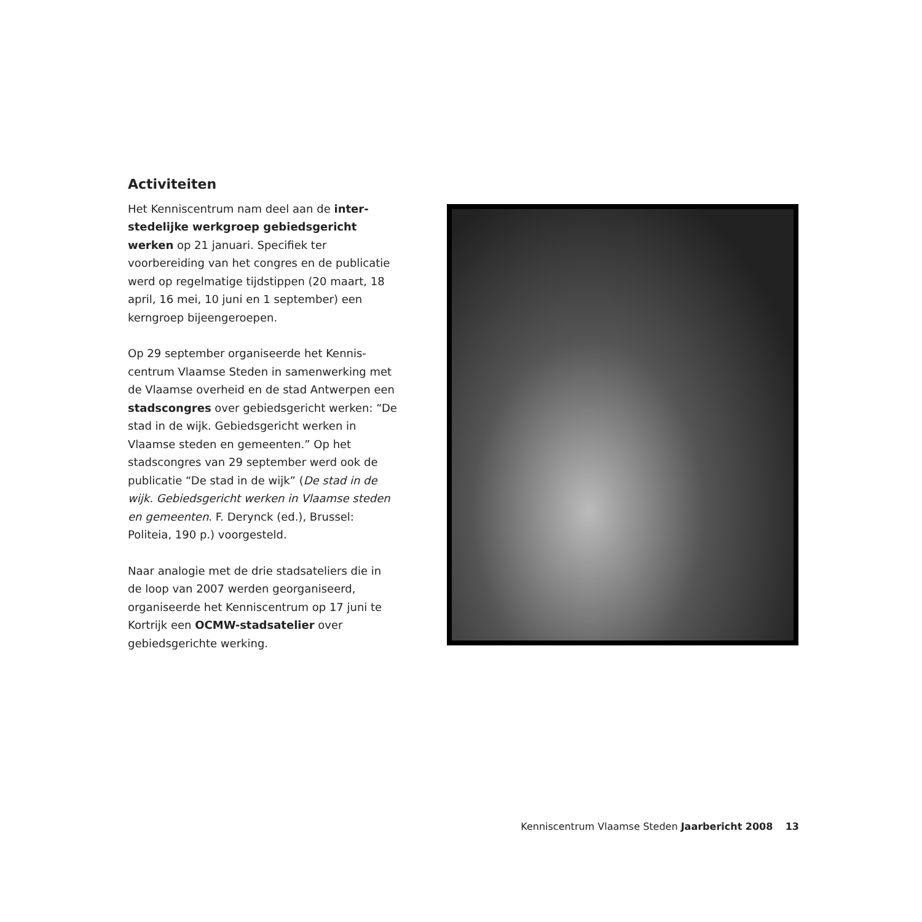Activiteiten
Het Kenniscentrum nam deel aan de inter-stedelijke werkgroep gebiedsgericht werken op 21 januari. Specifiek ter voorbereiding van het congres en de publicatie werd op regelmatige tijdstippen (20 maart, 18 april, 16 mei, 10 juni en 1 september) een kerngroep bijeengeroepen.
Op 29 september organiseerde het Kennis-centrum Vlaamse Steden in samenwerking met de Vlaamse overheid en de stad Antwerpen een stadscongres over gebiedsgericht werken: “De stad in de wijk. Gebiedsgericht werken in Vlaamse steden en gemeenten.” Op het stadscongres van 29 september werd ook de publicatie “De stad in de wijk” (De stad in de wijk. Gebiedsgericht werken in Vlaamse steden en gemeenten. F. Derynck (ed.), Brussel: Politeia, 190 p.) voorgesteld.
Naar analogie met de drie stadsateliers die in de loop van 2007 werden georganiseerd, organiseerde het Kenniscentrum op 17 juni te Kortrijk een OCMW-stadsatelier over gebiedsgerichte werking.
Kenniscentrum Vlaamse Steden Jaarbericht 2008 13